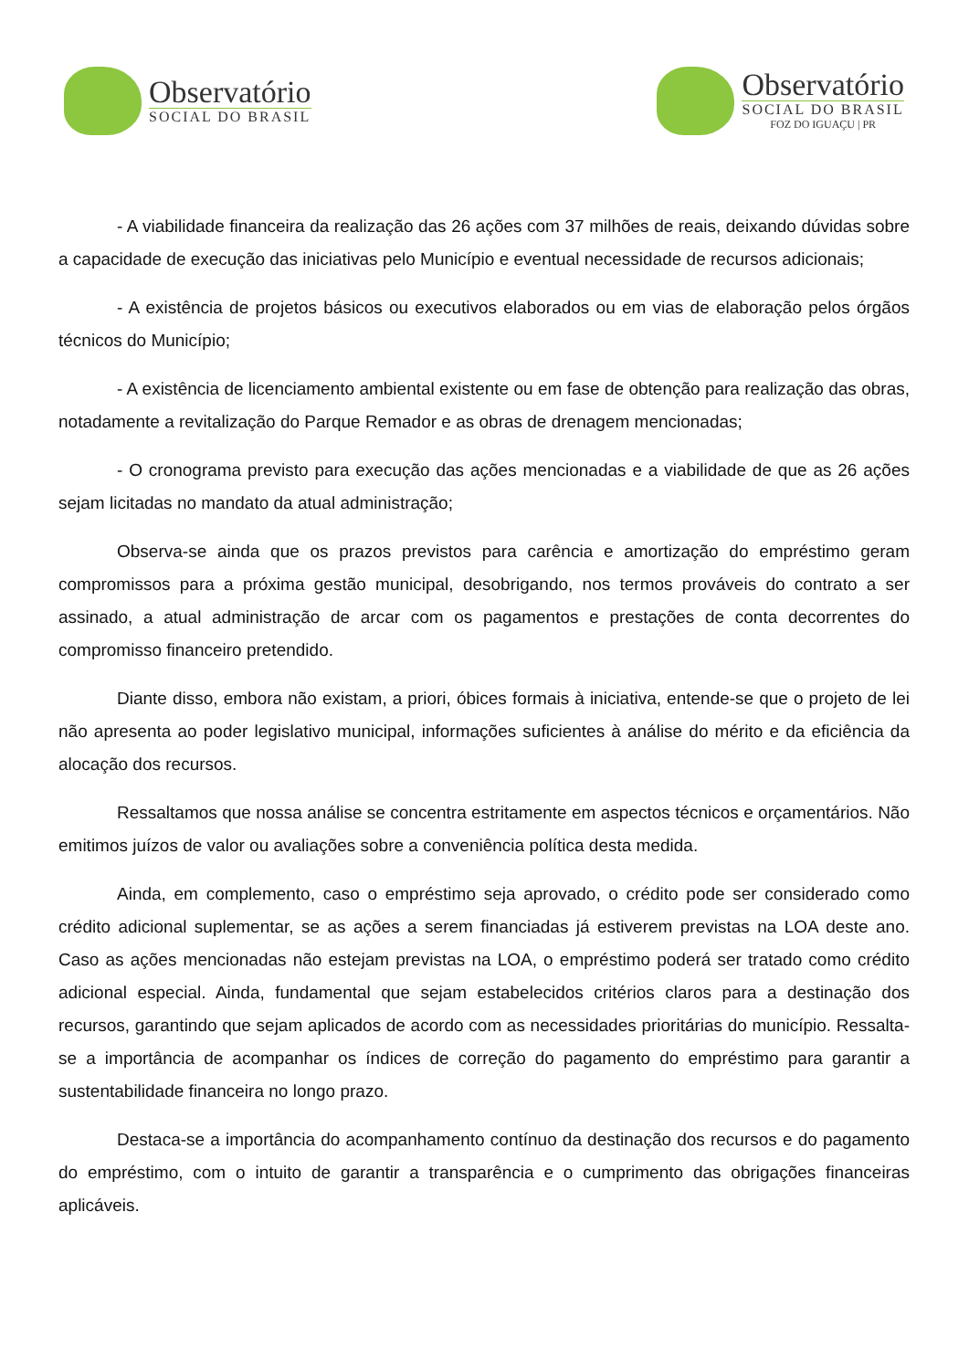Observatório
SOCIAL DO BRASIL
Observatório
SOCIAL DO BRASIL
FOZ DO IGUAÇU | PR
- A viabilidade financeira da realização das 26 ações com 37 milhões de reais, deixando dúvidas sobre a capacidade de execução das iniciativas pelo Município e eventual necessidade de recursos adicionais;
- A existência de projetos básicos ou executivos elaborados ou em vias de elaboração pelos órgãos técnicos do Município;
- A existência de licenciamento ambiental existente ou em fase de obtenção para realização das obras, notadamente a revitalização do Parque Remador e as obras de drenagem mencionadas;
- O cronograma previsto para execução das ações mencionadas e a viabilidade de que as 26 ações sejam licitadas no mandato da atual administração;
Observa-se ainda que os prazos previstos para carência e amortização do empréstimo geram compromissos para a próxima gestão municipal, desobrigando, nos termos prováveis do contrato a ser assinado, a atual administração de arcar com os pagamentos e prestações de conta decorrentes do compromisso financeiro pretendido.
Diante disso, embora não existam, a priori, óbices formais à iniciativa, entende-se que o projeto de lei não apresenta ao poder legislativo municipal, informações suficientes à análise do mérito e da eficiência da alocação dos recursos.
Ressaltamos que nossa análise se concentra estritamente em aspectos técnicos e orçamentários. Não emitimos juízos de valor ou avaliações sobre a conveniência política desta medida.
Ainda, em complemento, caso o empréstimo seja aprovado, o crédito pode ser considerado como crédito adicional suplementar, se as ações a serem financiadas já estiverem previstas na LOA deste ano. Caso as ações mencionadas não estejam previstas na LOA, o empréstimo poderá ser tratado como crédito adicional especial. Ainda, fundamental que sejam estabelecidos critérios claros para a destinação dos recursos, garantindo que sejam aplicados de acordo com as necessidades prioritárias do município. Ressalta-se a importância de acompanhar os índices de correção do pagamento do empréstimo para garantir a sustentabilidade financeira no longo prazo.
Destaca-se a importância do acompanhamento contínuo da destinação dos recursos e do pagamento do empréstimo, com o intuito de garantir a transparência e o cumprimento das obrigações financeiras aplicáveis.